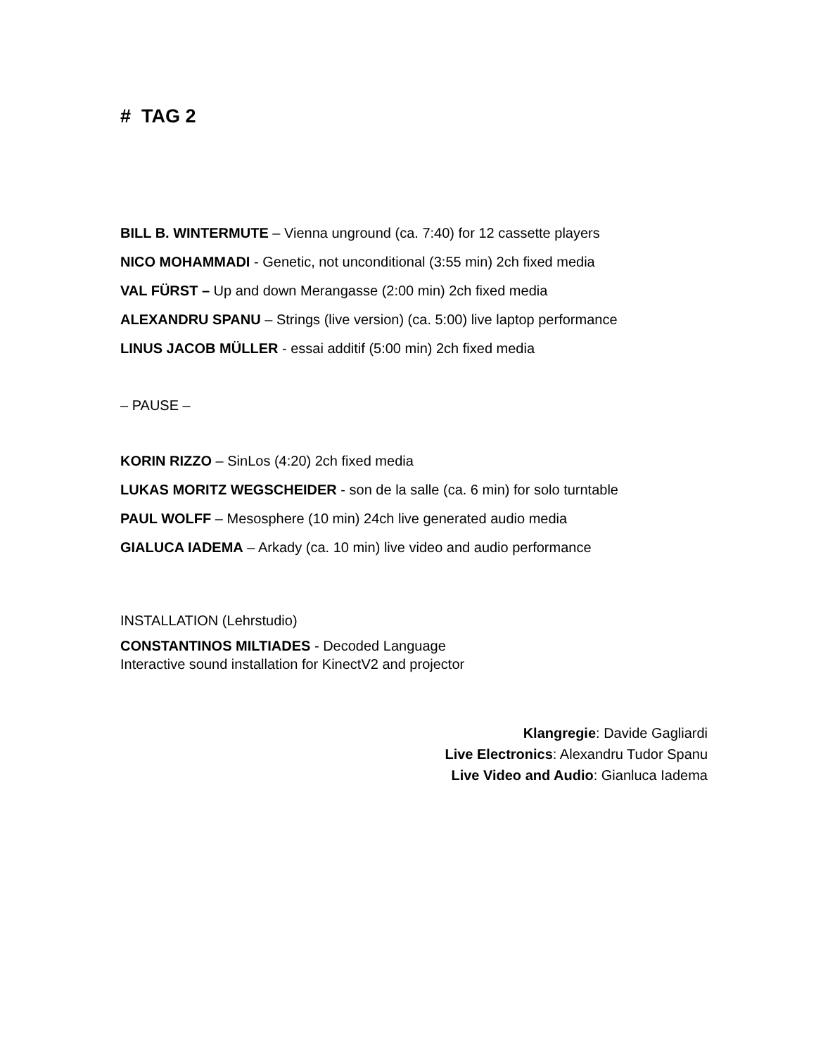# TAG 2
BILL B. WINTERMUTE – Vienna unground (ca. 7:40) for 12 cassette players
NICO MOHAMMADI - Genetic, not unconditional (3:55 min) 2ch fixed media
VAL FÜRST – Up and down Merangasse (2:00 min) 2ch fixed media
ALEXANDRU SPANU – Strings (live version) (ca. 5:00) live laptop performance
LINUS JACOB MÜLLER - essai additif (5:00 min) 2ch fixed media
– PAUSE –
KORIN RIZZO – SinLos (4:20) 2ch fixed media
LUKAS MORITZ WEGSCHEIDER - son de la salle (ca. 6 min) for solo turntable
PAUL WOLFF – Mesosphere (10 min) 24ch live generated audio media
GIALUCA IADEMA – Arkady (ca. 10 min) live video and audio performance
INSTALLATION (Lehrstudio)
CONSTANTINOS MILTIADES - Decoded Language
Interactive sound installation for KinectV2 and projector
Klangregie: Davide Gagliardi
Live Electronics: Alexandru Tudor Spanu
Live Video and Audio: Gianluca Iadema